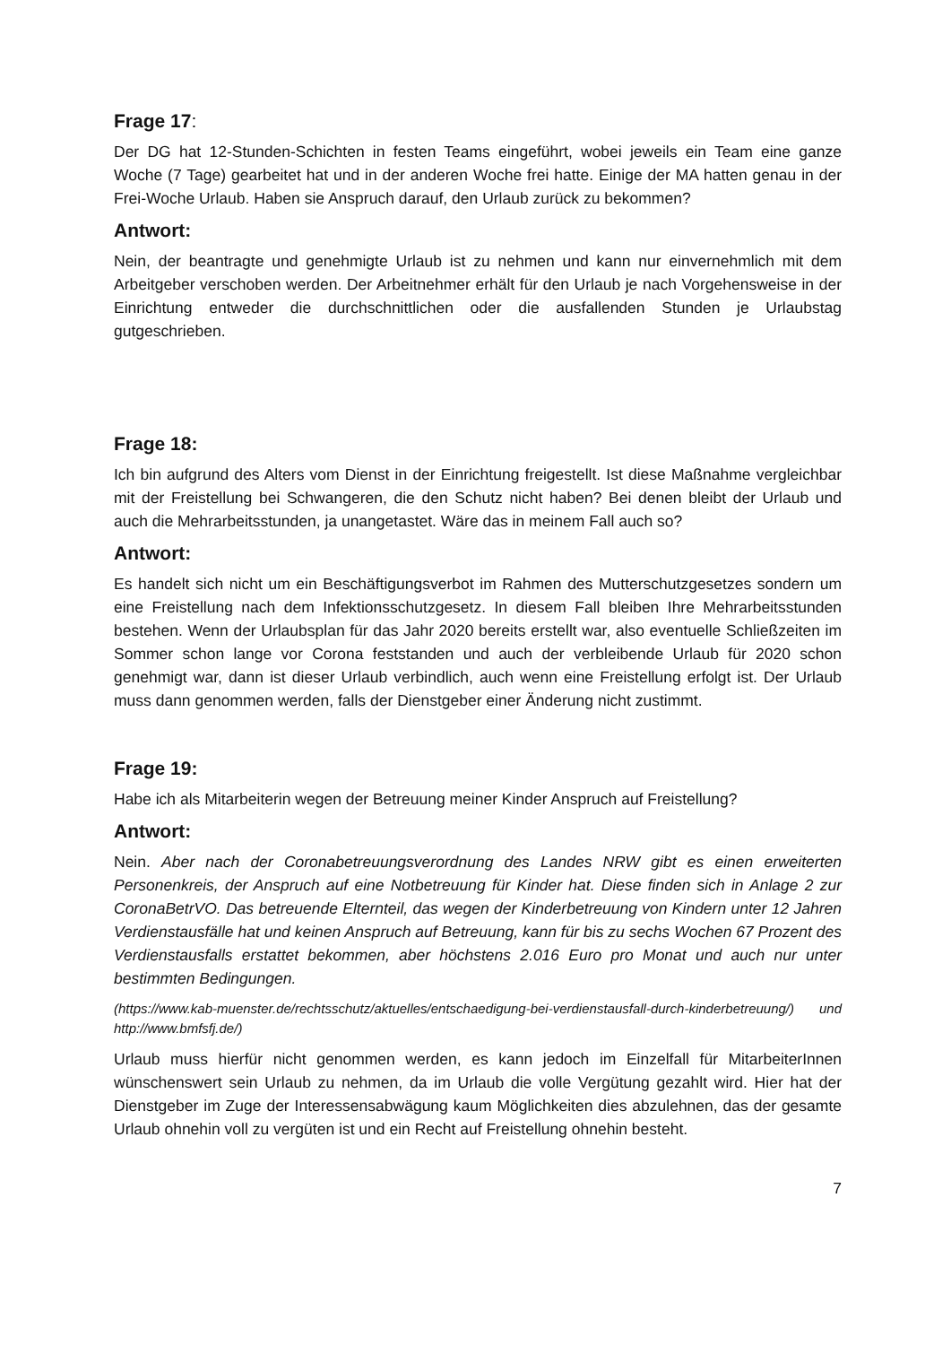Frage 17:
Der DG hat 12-Stunden-Schichten in festen Teams eingeführt, wobei jeweils ein Team eine ganze Woche (7 Tage) gearbeitet hat und in der anderen Woche frei hatte. Einige der MA hatten genau in der Frei-Woche Urlaub. Haben sie Anspruch darauf, den Urlaub zurück zu bekommen?
Antwort:
Nein, der beantragte und genehmigte Urlaub ist zu nehmen und kann nur einvernehmlich mit dem Arbeitgeber verschoben werden. Der Arbeitnehmer erhält für den Urlaub je nach Vorgehensweise in der Einrichtung entweder die durchschnittlichen oder die ausfallenden Stunden je Urlaubstag gutgeschrieben.
Frage 18:
Ich bin aufgrund des Alters vom Dienst in der Einrichtung freigestellt. Ist diese Maßnahme vergleichbar mit der Freistellung bei Schwangeren, die den Schutz nicht haben? Bei denen bleibt der Urlaub und auch die Mehrarbeitsstunden, ja unangetastet. Wäre das in meinem Fall auch so?
Antwort:
Es handelt sich nicht um ein Beschäftigungsverbot im Rahmen des Mutterschutzgesetzes sondern um eine Freistellung nach dem Infektionsschutzgesetz. In diesem Fall bleiben Ihre Mehrarbeitsstunden bestehen. Wenn der Urlaubsplan für das Jahr 2020 bereits erstellt war, also eventuelle Schließzeiten im Sommer schon lange vor Corona feststanden und auch der verbleibende Urlaub für 2020 schon genehmigt war, dann ist dieser Urlaub verbindlich, auch wenn eine Freistellung erfolgt ist. Der Urlaub muss dann genommen werden, falls der Dienstgeber einer Änderung nicht zustimmt.
Frage 19:
Habe ich als Mitarbeiterin wegen der Betreuung meiner Kinder Anspruch auf Freistellung?
Antwort:
Nein. Aber nach der Coronabetreuungsverordnung des Landes NRW gibt es einen erweiterten Personenkreis, der Anspruch auf eine Notbetreuung für Kinder hat. Diese finden sich in Anlage 2 zur CoronaBetrVO. Das betreuende Elternteil, das wegen der Kinderbetreuung von Kindern unter 12 Jahren Verdienstausfälle hat und keinen Anspruch auf Betreuung, kann für bis zu sechs Wochen 67 Prozent des Verdienstausfalls erstattet bekommen, aber höchstens 2.016 Euro pro Monat und auch nur unter bestimmten Bedingungen.
(https://www.kab-muenster.de/rechtsschutz/aktuelles/entschaedigung-bei-verdienstausfall-durch-kinderbetreuung/) und http://www.bmfsfj.de/)
Urlaub muss hierfür nicht genommen werden, es kann jedoch im Einzelfall für MitarbeiterInnen wünschenswert sein Urlaub zu nehmen, da im Urlaub die volle Vergütung gezahlt wird. Hier hat der Dienstgeber im Zuge der Interessensabwägung kaum Möglichkeiten dies abzulehnen, das der gesamte Urlaub ohnehin voll zu vergüten ist und ein Recht auf Freistellung ohnehin besteht.
7